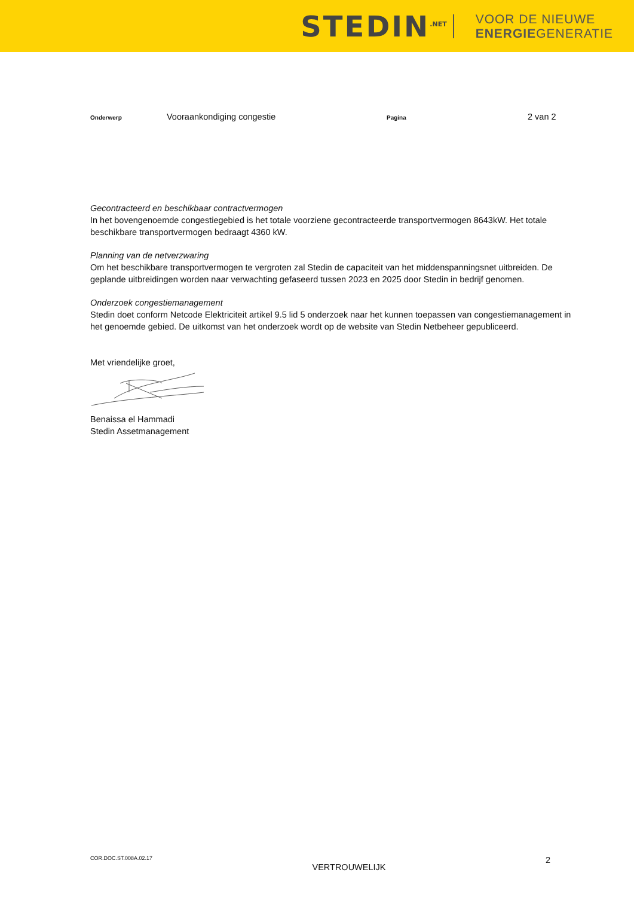STEDIN<sup>.NET</sup> VOOR DE NIEUWE
ENERGIEGENERATIE
Onderwerp Vooraankondiging congestie Pagina 2 van 2
Gecontracteerd en beschikbaar contractvermogen
In het bovengenoemde congestiegebied is het totale voorziene gecontracteerde transportvermogen 8643kW. Het totale beschikbare transportvermogen bedraagt 4360 kW.
Planning van de netverzwaring
Om het beschikbare transportvermogen te vergroten zal Stedin de capaciteit van het middenspanningsnet uitbreiden. De geplande uitbreidingen worden naar verwachting gefaseerd tussen 2023 en 2025 door Stedin in bedrijf genomen.
Onderzoek congestiemanagement
Stedin doet conform Netcode Elektriciteit artikel 9.5 lid 5 onderzoek naar het kunnen toepassen van congestiemanagement in het genoemde gebied. De uitkomst van het onderzoek wordt op de website van Stedin Netbeheer gepubliceerd.
Met vriendelijke groet,
Benaissa el Hammadi
Stedin Assetmanagement
COR.DOC.ST.008A.02.17 VERTROUWELIJK 2